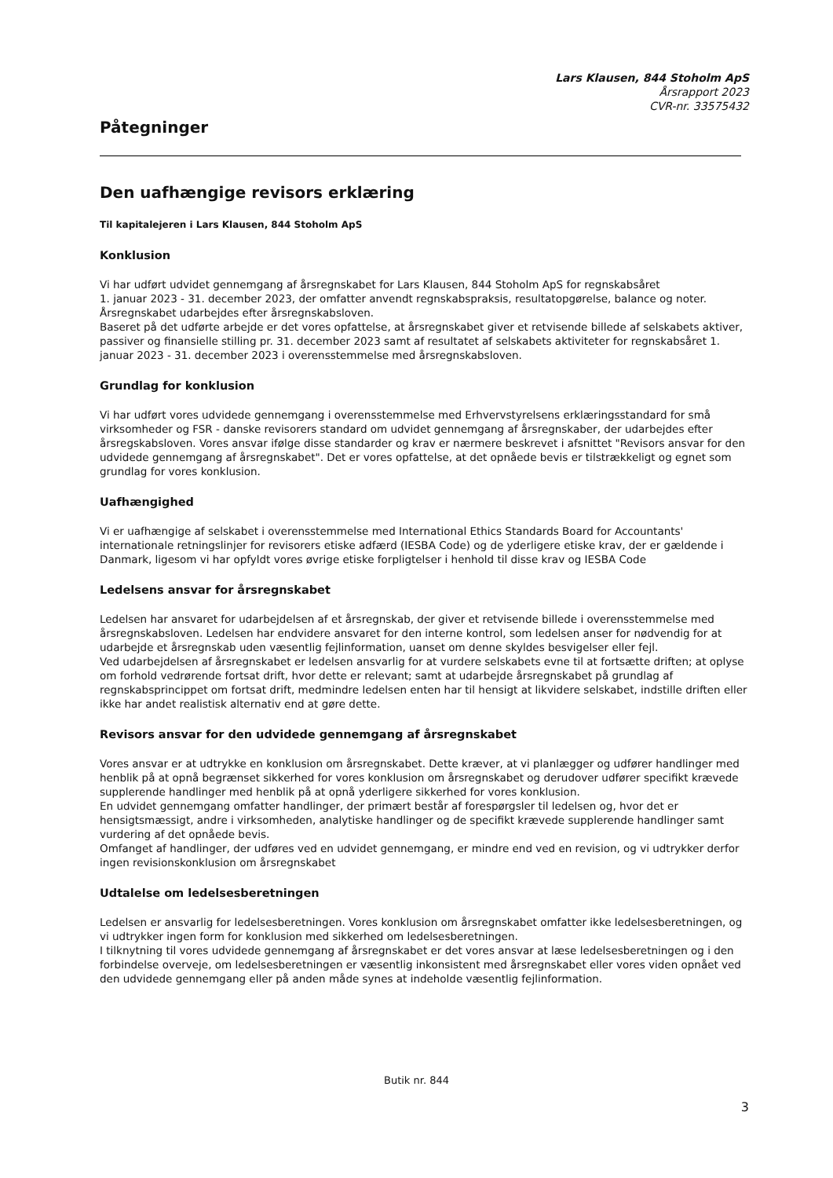Lars Klausen, 844 Stoholm ApS
Årsrapport 2023
CVR-nr. 33575432
Påtegninger
Den uafhængige revisors erklæring
Til kapitalejeren i Lars Klausen, 844 Stoholm ApS
Konklusion
Vi har udført udvidet gennemgang af årsregnskabet for Lars Klausen, 844 Stoholm ApS for regnskabsåret
1. januar 2023 - 31. december 2023, der omfatter anvendt regnskabspraksis, resultatopgørelse, balance og noter. Årsregnskabet udarbejdes efter årsregnskabsloven.
Baseret på det udførte arbejde er det vores opfattelse, at årsregnskabet giver et retvisende billede af selskabets aktiver, passiver og finansielle stilling pr. 31. december 2023 samt af resultatet af selskabets aktiviteter for regnskabsåret 1. januar 2023 - 31. december 2023 i overensstemmelse med årsregnskabsloven.
Grundlag for konklusion
Vi har udført vores udvidede gennemgang i overensstemmelse med Erhvervstyrelsens erklæringsstandard for små virksomheder og FSR - danske revisorers standard om udvidet gennemgang af årsregnskaber, der udarbejdes efter årsregskabsloven. Vores ansvar ifølge disse standarder og krav er nærmere beskrevet i afsnittet "Revisors ansvar for den udvidede gennemgang af årsregnskabet". Det er vores opfattelse, at det opnåede bevis er tilstrækkeligt og egnet som grundlag for vores konklusion.
Uafhængighed
Vi er uafhængige af selskabet i overensstemmelse med International Ethics Standards Board for Accountants' internationale retningslinjer for revisorers etiske adfærd (IESBA Code) og de yderligere etiske krav, der er gældende i Danmark, ligesom vi har opfyldt vores øvrige etiske forpligtelser i henhold til disse krav og IESBA Code
Ledelsens ansvar for årsregnskabet
Ledelsen har ansvaret for udarbejdelsen af et årsregnskab, der giver et retvisende billede i overensstemmelse med årsregnskabsloven. Ledelsen har endvidere ansvaret for den interne kontrol, som ledelsen anser for nødvendig for at udarbejde et årsregnskab uden væsentlig fejlinformation, uanset om denne skyldes besvigelser eller fejl.
Ved udarbejdelsen af årsregnskabet er ledelsen ansvarlig for at vurdere selskabets evne til at fortsætte driften; at oplyse om forhold vedrørende fortsat drift, hvor dette er relevant; samt at udarbejde årsregnskabet på grundlag af regnskabsprincippet om fortsat drift, medmindre ledelsen enten har til hensigt at likvidere selskabet, indstille driften eller ikke har andet realistisk alternativ end at gøre dette.
Revisors ansvar for den udvidede gennemgang af årsregnskabet
Vores ansvar er at udtrykke en konklusion om årsregnskabet. Dette kræver, at vi planlægger og udfører handlinger med henblik på at opnå begrænset sikkerhed for vores konklusion om årsregnskabet og derudover udfører specifikt krævede supplerende handlinger med henblik på at opnå yderligere sikkerhed for vores konklusion.
En udvidet gennemgang omfatter handlinger, der primært består af forespørgsler til ledelsen og, hvor det er hensigtsmæssigt, andre i virksomheden, analytiske handlinger og de specifikt krævede supplerende handlinger samt vurdering af det opnåede bevis.
Omfanget af handlinger, der udføres ved en udvidet gennemgang, er mindre end ved en revision, og vi udtrykker derfor ingen revisionskonklusion om årsregnskabet
Udtalelse om ledelsesberetningen
Ledelsen er ansvarlig for ledelsesberetningen. Vores konklusion om årsregnskabet omfatter ikke ledelsesberetningen, og vi udtrykker ingen form for konklusion med sikkerhed om ledelsesberetningen.
I tilknytning til vores udvidede gennemgang af årsregnskabet er det vores ansvar at læse ledelsesberetningen og i den forbindelse overveje, om ledelsesberetningen er væsentlig inkonsistent med årsregnskabet eller vores viden opnået ved den udvidede gennemgang eller på anden måde synes at indeholde væsentlig fejlinformation.
Butik nr. 844
3